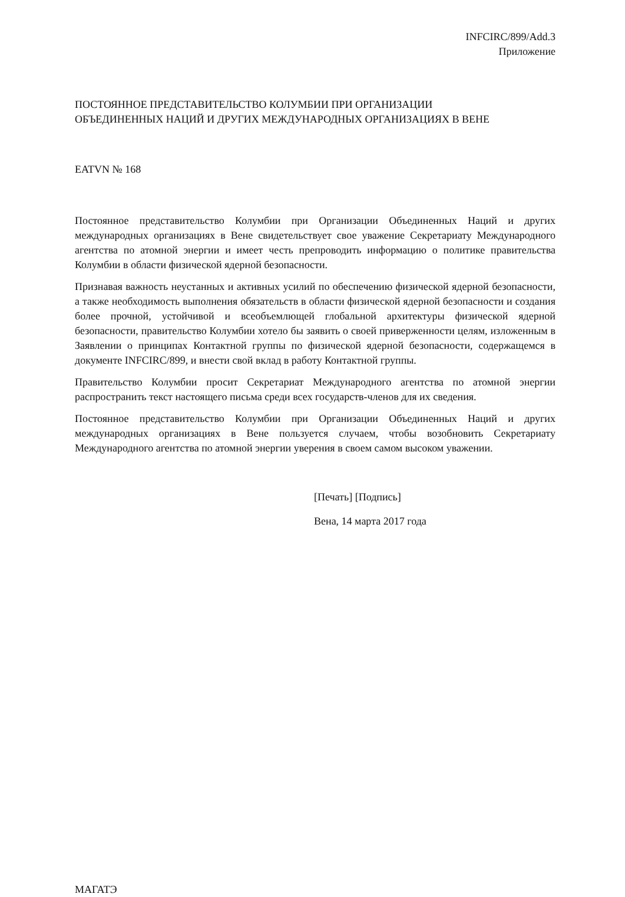INFCIRC/899/Add.3
Приложение
ПОСТОЯННОЕ ПРЕДСТАВИТЕЛЬСТВО КОЛУМБИИ ПРИ ОРГАНИЗАЦИИ
ОБЪЕДИНЕННЫХ НАЦИЙ И ДРУГИХ МЕЖДУНАРОДНЫХ ОРГАНИЗАЦИЯХ В ВЕНЕ
EATVN № 168
Постоянное представительство Колумбии при Организации Объединенных Наций и других международных организациях в Вене свидетельствует свое уважение Секретариату Международного агентства по атомной энергии и имеет честь препроводить информацию о политике правительства Колумбии в области физической ядерной безопасности.
Признавая важность неустанных и активных усилий по обеспечению физической ядерной безопасности, а также необходимость выполнения обязательств в области физической ядерной безопасности и создания более прочной, устойчивой и всеобъемлющей глобальной архитектуры физической ядерной безопасности, правительство Колумбии хотело бы заявить о своей приверженности целям, изложенным в Заявлении о принципах Контактной группы по физической ядерной безопасности, содержащемся в документе INFCIRC/899, и внести свой вклад в работу Контактной группы.
Правительство Колумбии просит Секретариат Международного агентства по атомной энергии распространить текст настоящего письма среди всех государств-членов для их сведения.
Постоянное представительство Колумбии при Организации Объединенных Наций и других международных организациях в Вене пользуется случаем, чтобы возобновить Секретариату Международного агентства по атомной энергии уверения в своем самом высоком уважении.
[Печать] [Подпись]
Вена, 14 марта 2017 года
МАГАТЭ